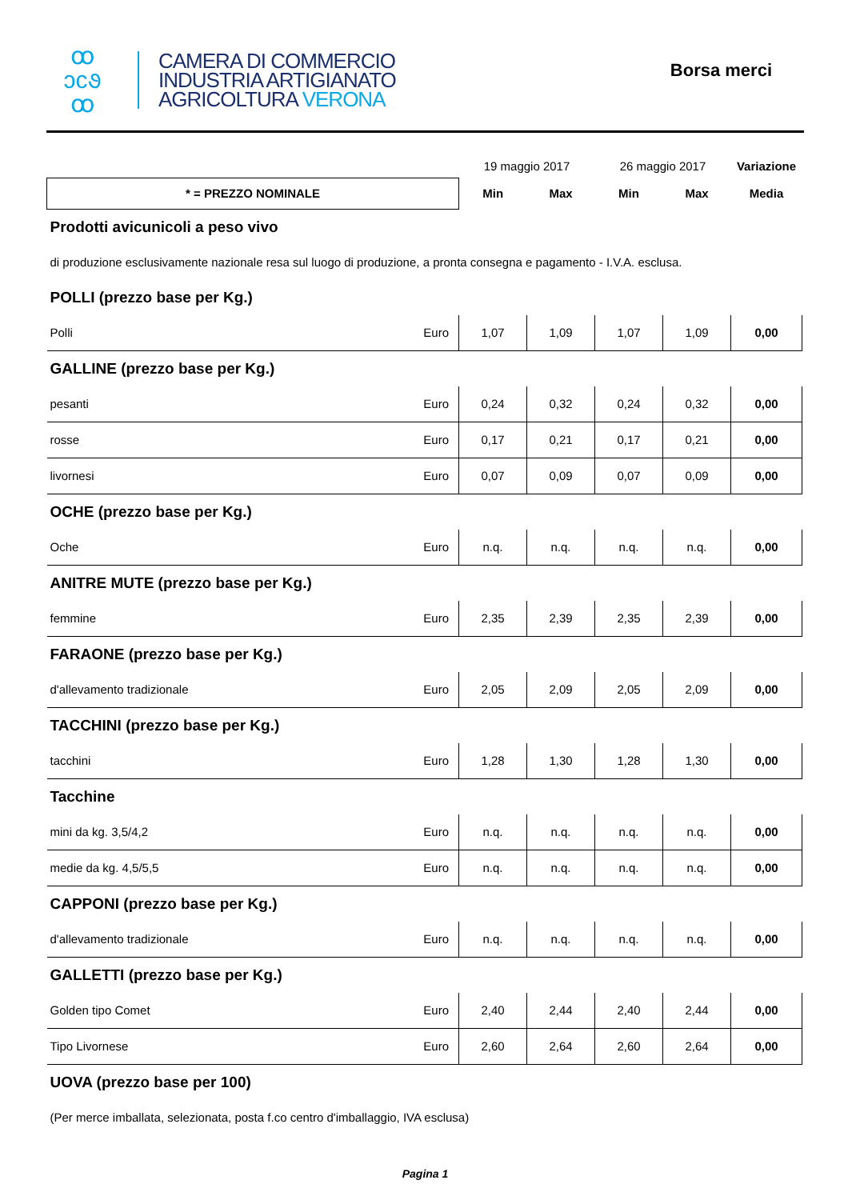ꝏ
ↄc૭
ꝏ
CAMERA DI COMMERCIO
INDUSTRIA ARTIGIANATO
AGRICOLTURA VERONA
Borsa merci
| | | 19 maggio 2017 | | 26 maggio 2017 | | Variazione |
| * = PREZZO NOMINALE | | Min | Max | Min | Max | Media |
| Prodotti avicunicoli a peso vivo | | | | | | |
| di produzione esclusivamente nazionale resa sul luogo di produzione, a pronta consegna e pagamento - I.V.A. esclusa. | | | | | | |
| POLLI (prezzo base per Kg.) | | | | | | |
| Polli | Euro | 1,07 | 1,09 | 1,07 | 1,09 | 0,00 |
| GALLINE (prezzo base per Kg.) | | | | | | |
| pesanti | Euro | 0,24 | 0,32 | 0,24 | 0,32 | 0,00 |
| rosse | Euro | 0,17 | 0,21 | 0,17 | 0,21 | 0,00 |
| livornesi | Euro | 0,07 | 0,09 | 0,07 | 0,09 | 0,00 |
| OCHE (prezzo base per Kg.) | | | | | | |
| Oche | Euro | n.q. | n.q. | n.q. | n.q. | 0,00 |
| ANITRE MUTE (prezzo base per Kg.) | | | | | | |
| femmine | Euro | 2,35 | 2,39 | 2,35 | 2,39 | 0,00 |
| FARAONE (prezzo base per Kg.) | | | | | | |
| d'allevamento tradizionale | Euro | 2,05 | 2,09 | 2,05 | 2,09 | 0,00 |
| TACCHINI (prezzo base per Kg.) | | | | | | |
| tacchini | Euro | 1,28 | 1,30 | 1,28 | 1,30 | 0,00 |
| Tacchine | | | | | | |
| mini da kg. 3,5/4,2 | Euro | n.q. | n.q. | n.q. | n.q. | 0,00 |
| medie da kg. 4,5/5,5 | Euro | n.q. | n.q. | n.q. | n.q. | 0,00 |
| CAPPONI (prezzo base per Kg.) | | | | | | |
| d'allevamento tradizionale | Euro | n.q. | n.q. | n.q. | n.q. | 0,00 |
| GALLETTI (prezzo base per Kg.) | | | | | | |
| Golden tipo Comet | Euro | 2,40 | 2,44 | 2,40 | 2,44 | 0,00 |
| Tipo Livornese | Euro | 2,60 | 2,64 | 2,60 | 2,64 | 0,00 |
| UOVA (prezzo base per 100) | | | | | | |
| (Per merce imballata, selezionata, posta f.co centro d'imballaggio, IVA esclusa) | | | | | | |
Pagina 1